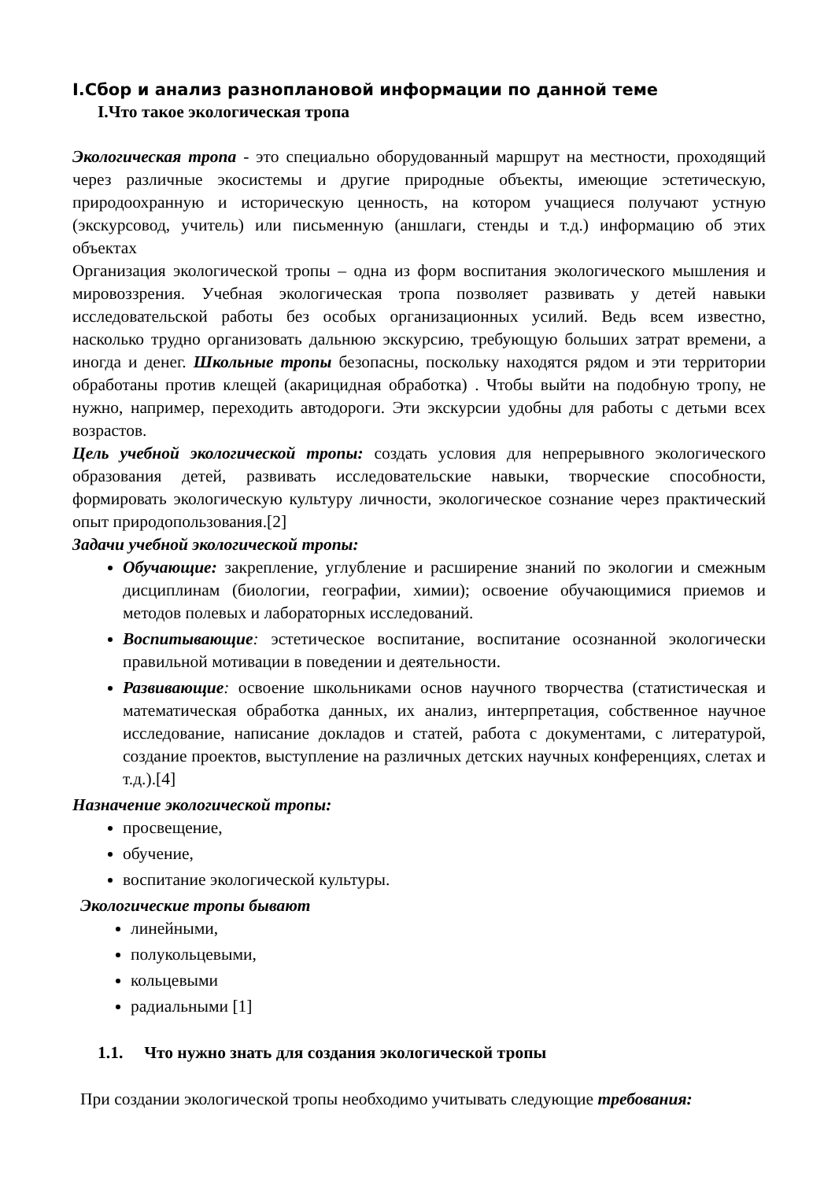I.Сбор и анализ разноплановой информации по данной теме
I.Что такое экологическая тропа
Экологическая тропа - это специально оборудованный маршрут на местности, проходящий через различные экосистемы и другие природные объекты, имеющие эстетическую, природоохранную и историческую ценность, на котором учащиеся получают устную (экскурсовод, учитель) или письменную (аншлаги, стенды и т.д.) информацию об этих объектах
Организация экологической тропы – одна из форм воспитания экологического мышления и мировоззрения. Учебная экологическая тропа позволяет развивать у детей навыки исследовательской работы без особых организационных усилий. Ведь всем известно, насколько трудно организовать дальнюю экскурсию, требующую больших затрат времени, а иногда и денег. Школьные тропы безопасны, поскольку находятся рядом и эти территории обработаны против клещей (акарицидная обработка) . Чтобы выйти на подобную тропу, не нужно, например, переходить автодороги. Эти экскурсии удобны для работы с детьми всех возрастов.
Цель учебной экологической тропы: создать условия для непрерывного экологического образования детей, развивать исследовательские навыки, творческие способности, формировать экологическую культуру личности, экологическое сознание через практический опыт природопользования.[2]
Задачи учебной экологической тропы:
Обучающие: закрепление, углубление и расширение знаний по экологии и смежным дисциплинам (биологии, географии, химии); освоение обучающимися приемов и методов полевых и лабораторных исследований.
Воспитывающие: эстетическое воспитание, воспитание осознанной экологически правильной мотивации в поведении и деятельности.
Развивающие: освоение школьниками основ научного творчества (статистическая и математическая обработка данных, их анализ, интерпретация, собственное научное исследование, написание докладов и статей, работа с документами, с литературой, создание проектов, выступление на различных детских научных конференциях, слетах и т.д.).[4]
Назначение экологической тропы:
просвещение,
обучение,
воспитание экологической культуры.
Экологические тропы бывают
линейными,
полукольцевыми,
кольцевыми
радиальными [1]
1.1. Что нужно знать для создания экологической тропы
При создании экологической тропы необходимо учитывать следующие требования: